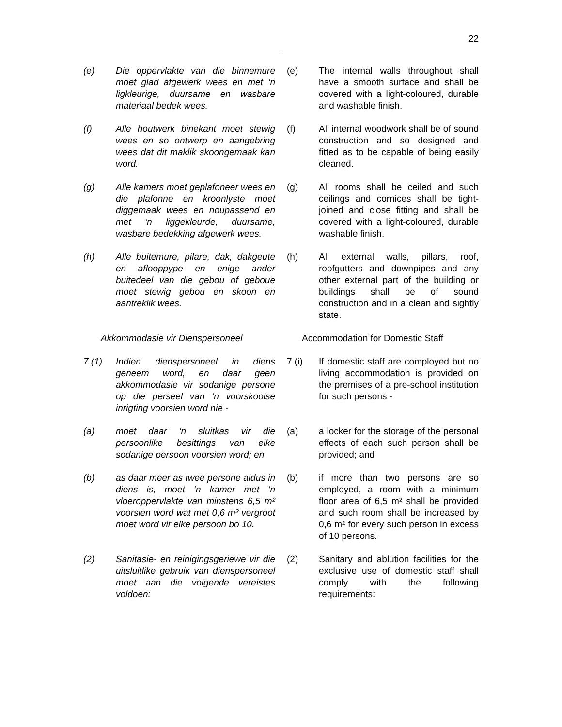22
(e) Die oppervlakte van die binnemure moet glad afgewerk wees en met ‘n ligkleurige, duursame en wasbare materiaal bedek wees.
(e) The internal walls throughout shall have a smooth surface and shall be covered with a light-coloured, durable and washable finish.
(f) Alle houtwerk binekant moet stewig wees en so ontwerp en aangebring wees dat dit maklik skoongemaak kan word.
(f) All internal woodwork shall be of sound construction and so designed and fitted as to be capable of being easily cleaned.
(g) Alle kamers moet geplafoneer wees en die plafonne en kroonlyste moet diggemaak wees en noupassend en met ‘n liggekleurde, duursame, wasbare bedekking afgewerk wees.
(g) All rooms shall be ceiled and such ceilings and cornices shall be tight-joined and close fitting and shall be covered with a light-coloured, durable washable finish.
(h) Alle buitemure, pilare, dak, dakgeute en aflooppype en enige ander buitedeel van die gebou of geboue moet stewig gebou en skoon en aantreklik wees.
(h) All external walls, pillars, roof, roofgutters and downpipes and any other external part of the building or buildings shall be of sound construction and in a clean and sightly state.
Akkommodasie vir Dienspersoneel Accommodation for Domestic Staff
7.(1) Indien dienspersoneel in diens geneem word, en daar geen akkommodasie vir sodanige persone op die perseel van ‘n voorskoolse inrigting voorsien word nie -
7.(i) If domestic staff are comployed but no living accommodation is provided on the premises of a pre-school institution for such persons -
(a) moet daar ‘n sluitkas vir die persoonlike besittings van elke sodanige persoon voorsien word; en
(a) a locker for the storage of the personal effects of each such person shall be provided; and
(b) as daar meer as twee persone aldus in diens is, moet ‘n kamer met ‘n vloeroppervlakte van minstens 6,5 m² voorsien word wat met 0,6 m² vergroot moet word vir elke persoon bo 10.
(b) if more than two persons are so employed, a room with a minimum floor area of 6,5 m² shall be provided and such room shall be increased by 0,6 m² for every such person in excess of 10 persons.
(2) Sanitasie- en reinigingsgeriewe vir die uitsluitlike gebruik van dienspersoneel moet aan die volgende vereistes voldoen:
(2) Sanitary and ablution facilities for the exclusive use of domestic staff shall comply with the following requirements: